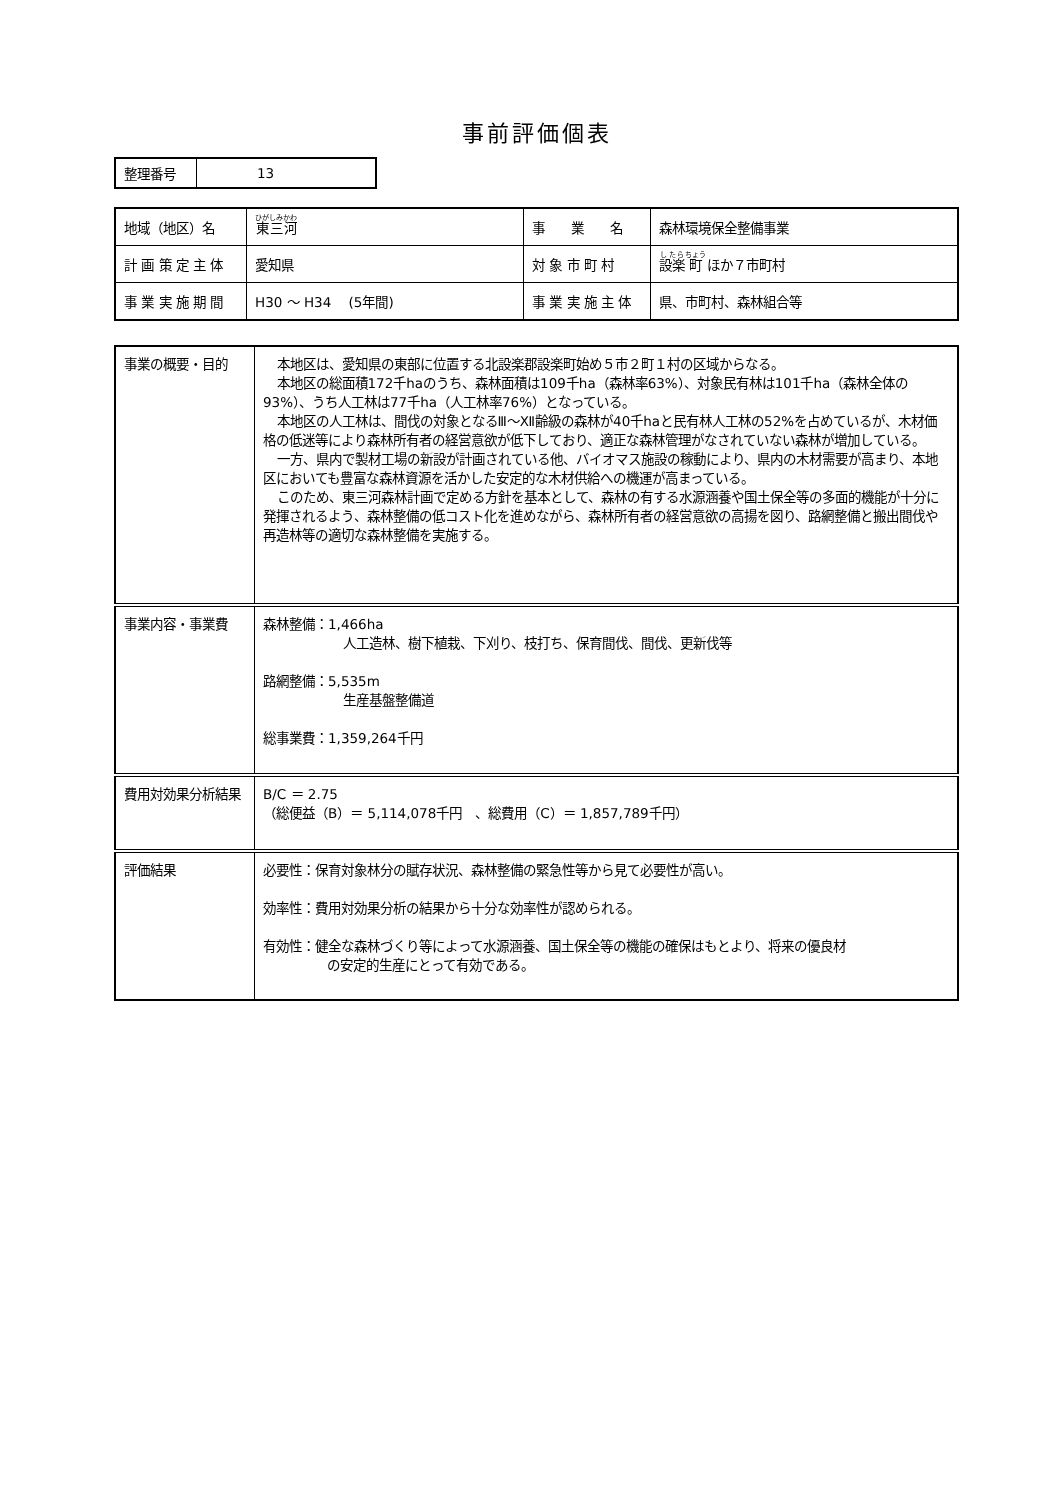事前評価個表
| 整理番号 | 13 |
| 地域（地区）名 | 東三河 | 事 業 名 | 森林環境保全整備事業 |
| 計 画 策 定 主 体 | 愛知県 | 対 象 市 町 村 | 設楽 町 ほか７市町村 |
| 事 業 実 施 期 間 | H30 ～ H34 (5年間) | 事 業 実 施 主 体 | 県、市町村、森林組合等 |
| 事業の概要・目的 | 本地区は、愛知県の東部に位置する北設楽郡設楽町始め５市２町１村の区域からなる。 本地区の総面積172千haのうち、森林面積は109千ha（森林率63%）、対象民有林は101千ha（森林全体の93%）、うち人工林は77千ha（人工林率76%）となっている。 本地区の人工林は、間伐の対象となるⅢ～Ⅻ齢級の森林が40千haと民有林人工林の52%を占めているが、木材価格の低迷等により森林所有者の経営意欲が低下しており、適正な森林管理がなされていない森林が増加している。 一方、県内で製材工場の新設が計画されている他、バイオマス施設の稼動により、県内の木材需要が高まり、本地区においても豊富な森林資源を活かした安定的な木材供給への機運が高まっている。 このため、東三河森林計画で定める方針を基本として、森林の有する水源涵養や国土保全等の多面的機能が十分に発揮されるよう、森林整備の低コスト化を進めながら、森林所有者の経営意欲の高揚を図り、路網整備と搬出間伐や再造林等の適切な森林整備を実施する。 |
| 事業内容・事業費 | 森林整備：1,466ha 人工造林、樹下植栽、下刈り、枝打ち、保育間伐、間伐、更新伐等 路網整備：5,535m 生産基盤整備道 総事業費：1,359,264千円 |
| 費用対効果分析結果 | B/C ＝ 2.75 （総便益（B）＝ 5,114,078千円 、総費用（C）＝ 1,857,789千円） |
| 評価結果 | 必要性：保育対象林分の賦存状況、森林整備の緊急性等から見て必要性が高い。 効率性：費用対効果分析の結果から十分な効率性が認められる。 有効性：健全な森林づくり等によって水源涵養、国土保全等の機能の確保はもとより、将来の優良材 の安定的生産にとって有効である。 |